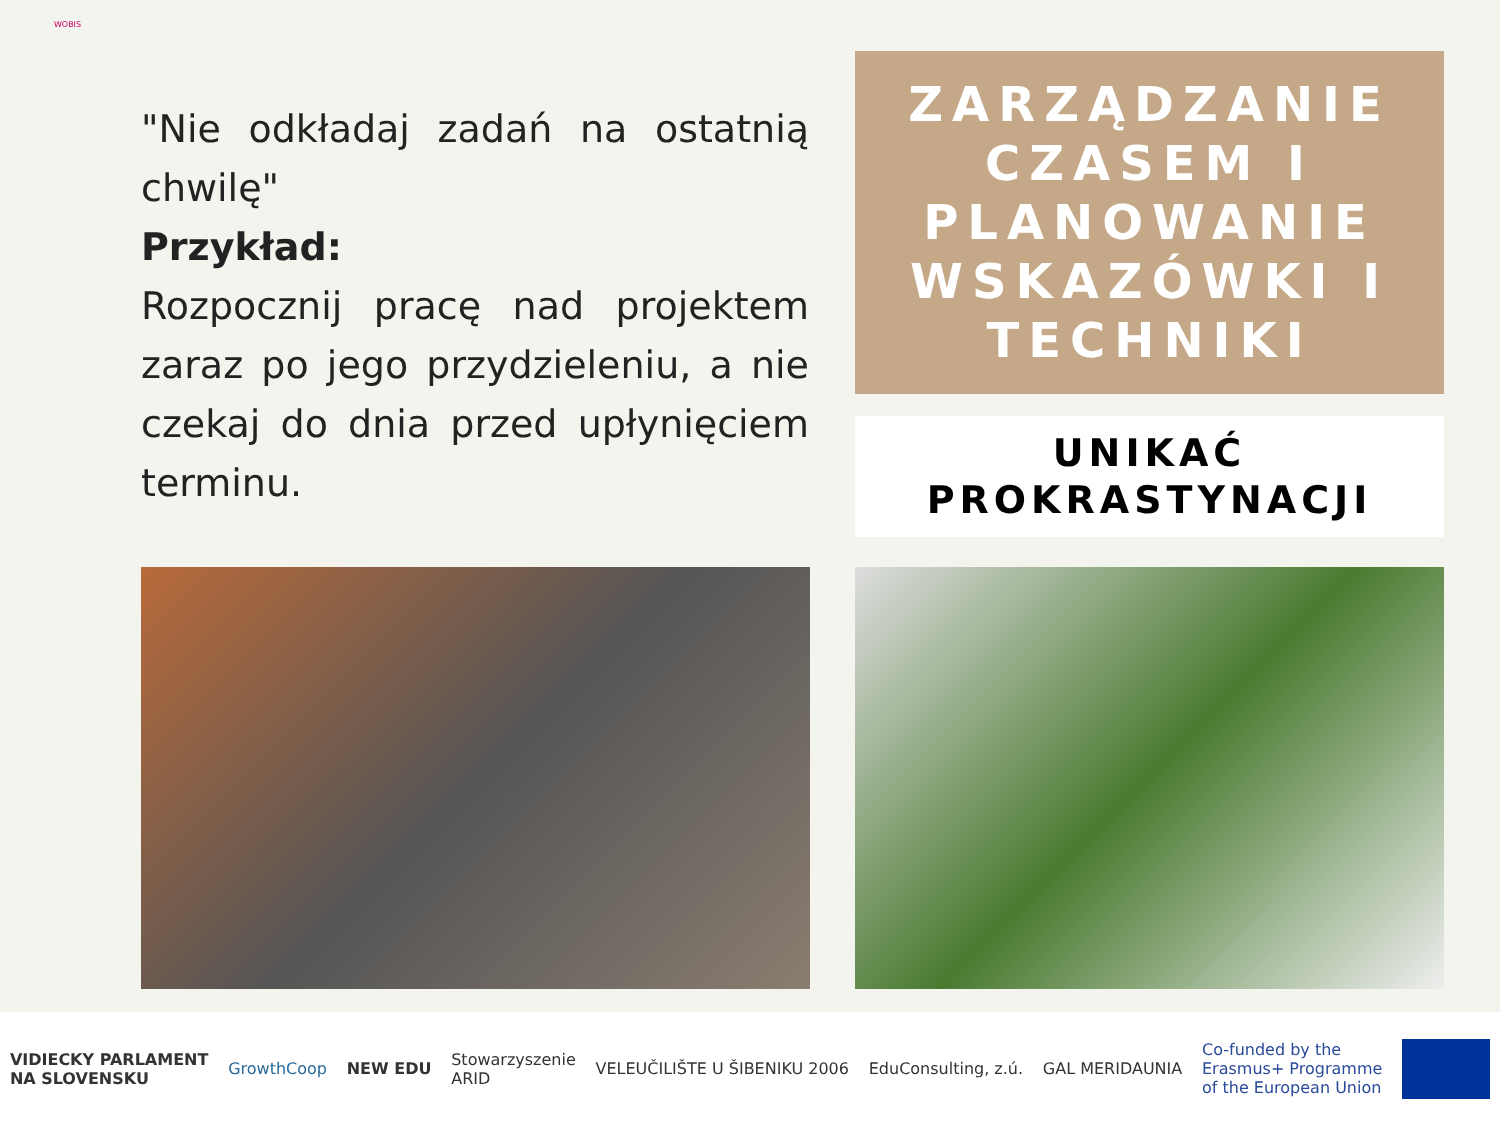WOBIS
"Nie odkładaj zadań na ostatnią chwilę"
Przykład:
Rozpocznij pracę nad projektem zaraz po jego przydzieleniu, a nie czekaj do dnia przed upłynięciem terminu.
ZARZĄDZANIE CZASEM I PLANOWANIE WSKAZÓWKI I TECHNIKI
UNIKAĆ PROKRASTYNACJI
VIDIECKY PARLAMENT
NA SLOVENSKU GrowthCoop NEW EDU Stowarzyszenie
ARID VELEUČILIŠTE U ŠIBENIKU 2006 EduConsulting, z.ú. GAL MERIDAUNIA Co-funded by the
Erasmus+ Programme
of the European Union